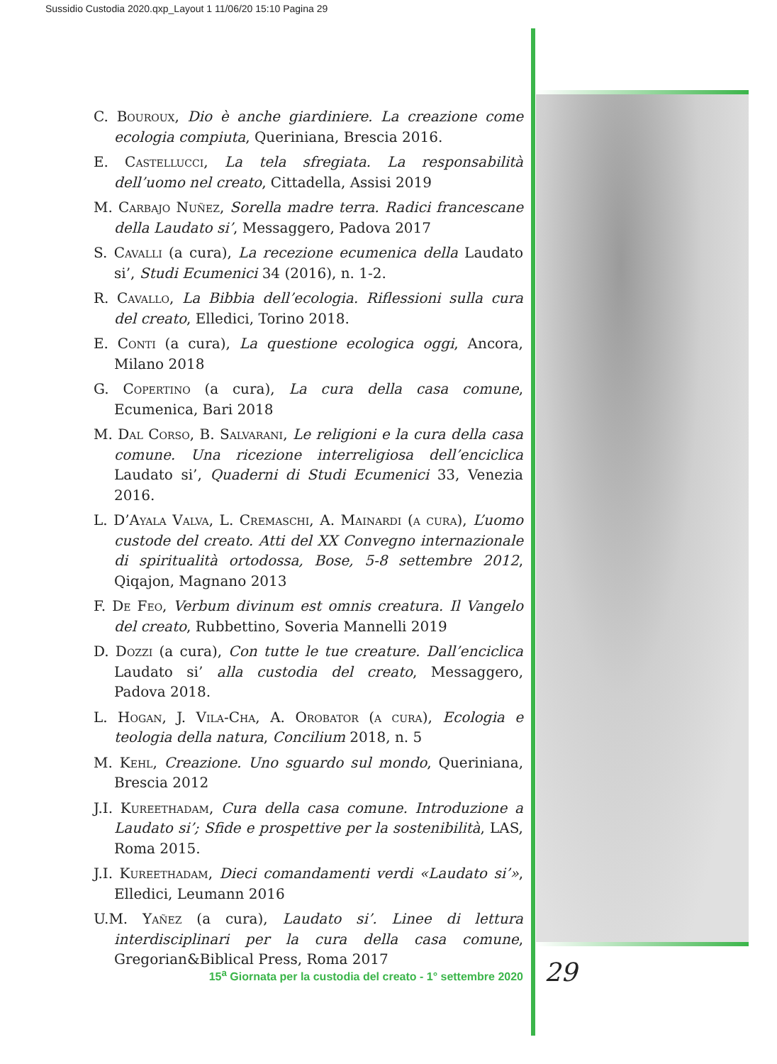Sussidio Custodia 2020.qxp_Layout 1 11/06/20 15:10 Pagina 29
C. Bouroux, Dio è anche giardiniere. La creazione come ecologia compiuta, Queriniana, Brescia 2016.
E. Castellucci, La tela sfregiata. La responsabilità dell’uomo nel creato, Cittadella, Assisi 2019
M. Carbajo Nuñez, Sorella madre terra. Radici francescane della Laudato si’, Messaggero, Padova 2017
S. Cavalli (a cura), La recezione ecumenica della Laudato si’, Studi Ecumenici 34 (2016), n. 1-2.
R. Cavallo, La Bibbia dell’ecologia. Riflessioni sulla cura del creato, Elledici, Torino 2018.
E. Conti (a cura), La questione ecologica oggi, Ancora, Milano 2018
G. Copertino (a cura), La cura della casa comune, Ecumenica, Bari 2018
M. Dal Corso, B. Salvarani, Le religioni e la cura della casa comune. Una ricezione interreligiosa dell’enciclica Laudato si’, Quaderni di Studi Ecumenici 33, Venezia 2016.
L. D’Ayala Valva, L. Cremaschi, A. Mainardi (a cura), L’uomo custode del creato. Atti del XX Convegno internazionale di spiritualità ortodossa, Bose, 5-8 settembre 2012, Qiqajon, Magnano 2013
F. De Feo, Verbum divinum est omnis creatura. Il Vangelo del creato, Rubbettino, Soveria Mannelli 2019
D. Dozzi (a cura), Con tutte le tue creature. Dall’enciclica Laudato si’ alla custodia del creato, Messaggero, Padova 2018.
L. Hogan, J. Vila-Cha, A. Orobator (a cura), Ecologia e teologia della natura, Concilium 2018, n. 5
M. Kehl, Creazione. Uno sguardo sul mondo, Queriniana, Brescia 2012
J.I. Kureethadam, Cura della casa comune. Introduzione a Laudato si’; Sfide e prospettive per la sostenibilità, LAS, Roma 2015.
J.I. Kureethadam, Dieci comandamenti verdi «Laudato si’», Elledici, Leumann 2016
U.M. Yañez (a cura), Laudato si’. Linee di lettura interdisciplinari per la cura della casa comune, Gregorian&Biblical Press, Roma 2017
15<sup>a</sup> Giornata per la custodia del creato - 1° settembre 2020
29